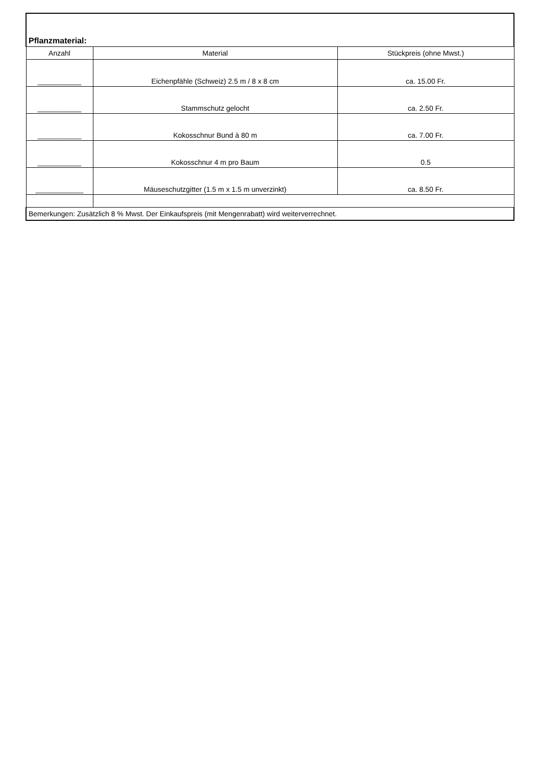| Pflanzmaterial: | | |
| Anzahl | Material | Stückpreis (ohne Mwst.) |
| ___________ | Eichenpfähle (Schweiz) 2.5 m / 8 x 8 cm | ca. 15.00 Fr. |
| ___________ | Stammschutz gelocht | ca. 2.50 Fr. |
| ___________ | Kokosschnur Bund à 80 m | ca. 7.00 Fr. |
| ___________ | Kokosschnur 4 m pro Baum | 0.5 |
| ____________ | Mäuseschutzgitter (1.5 m x 1.5 m unverzinkt) | ca. 8.50 Fr. |
| Bemerkungen: Zusätzlich 8 % Mwst. Der Einkaufspreis (mit Mengenrabatt) wird weiterverrechnet. | | |